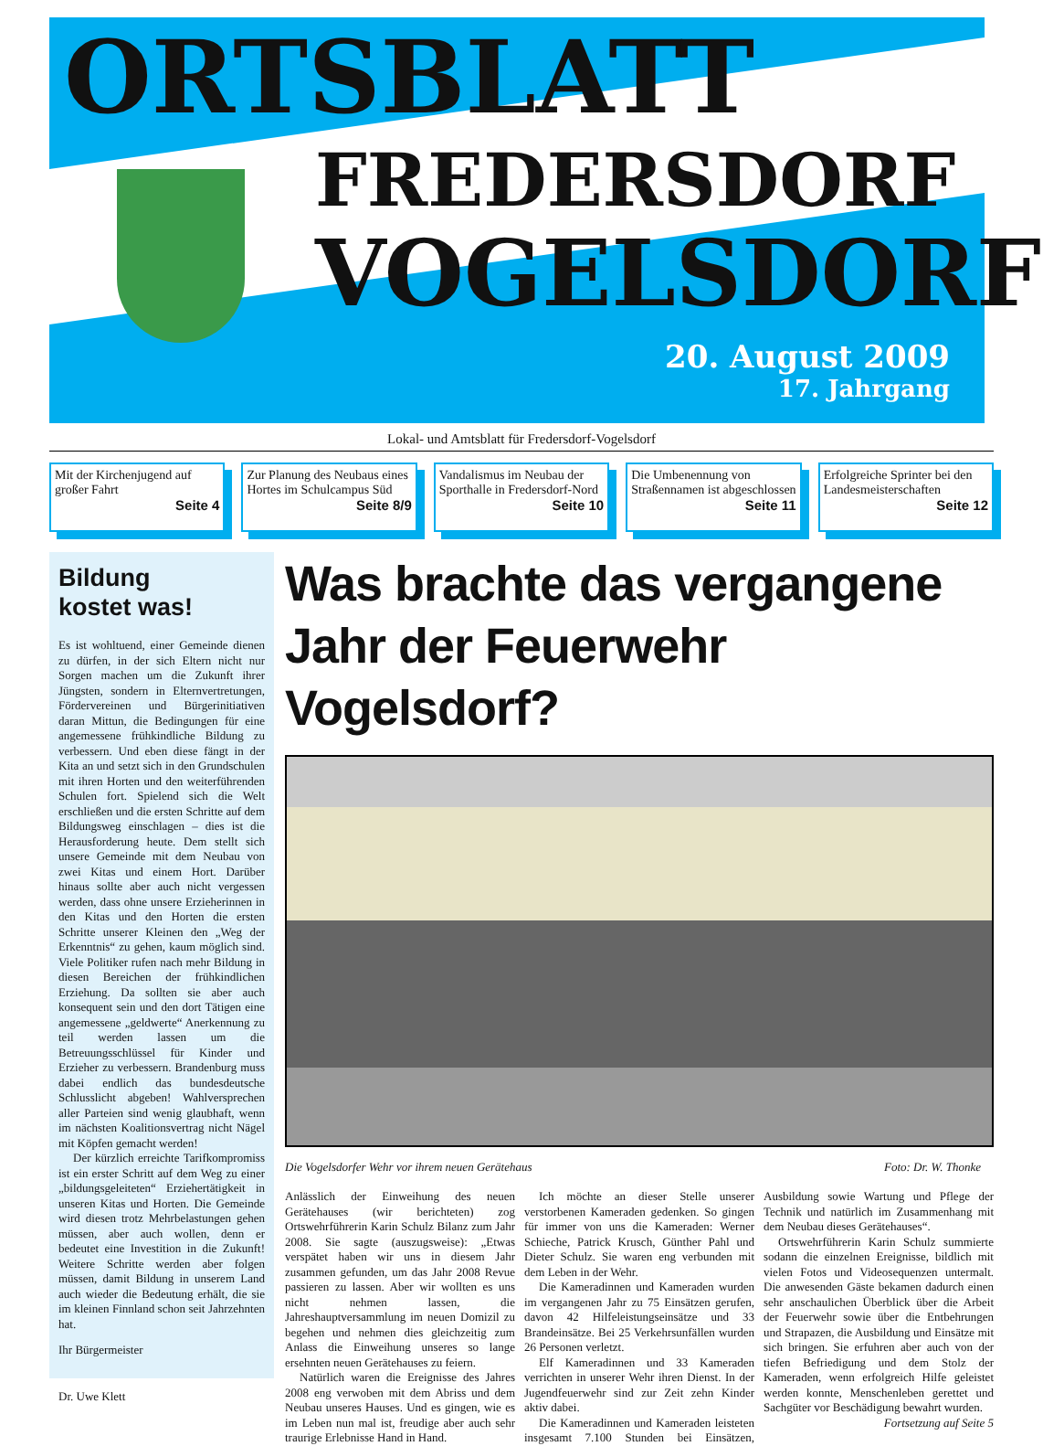ORTSBLATT
FREDERSDORF
VOGELSDORF
20. August 2009
17. Jahrgang
Lokal- und Amtsblatt für Fredersdorf-Vogelsdorf
Mit der Kirchenjugend auf großer Fahrt
Seite 4
Zur Planung des Neubaus eines Hortes im Schulcampus Süd
Seite 8/9
Vandalismus im Neubau der Sporthalle in Fredersdorf-Nord
Seite 10
Die Umbenennung von Straßennamen ist abgeschlossen
Seite 11
Erfolgreiche Sprinter bei den Landesmeisterschaften
Seite 12
Bildung
kostet was!
Es ist wohltuend, einer Gemeinde dienen zu dürfen, in der sich Eltern nicht nur Sorgen machen um die Zukunft ihrer Jüngsten, sondern in Elternvertretungen, Fördervereinen und Bürgerinitiativen daran Mittun, die Bedingungen für eine angemessene frühkindliche Bildung zu verbessern. Und eben diese fängt in der Kita an und setzt sich in den Grundschulen mit ihren Horten und den weiterführenden Schulen fort. Spielend sich die Welt erschließen und die ersten Schritte auf dem Bildungsweg einschlagen – dies ist die Herausforderung heute. Dem stellt sich unsere Gemeinde mit dem Neubau von zwei Kitas und einem Hort. Darüber hinaus sollte aber auch nicht vergessen werden, dass ohne unsere Erzieherinnen in den Kitas und den Horten die ersten Schritte unserer Kleinen den „Weg der Erkenntnis“ zu gehen, kaum möglich sind. Viele Politiker rufen nach mehr Bildung in diesen Bereichen der frühkindlichen Erziehung. Da sollten sie aber auch konsequent sein und den dort Tätigen eine angemessene „geldwerte“ Anerkennung zu teil werden lassen um die Betreuungsschlüssel für Kinder und Erzieher zu verbessern. Brandenburg muss dabei endlich das bundesdeutsche Schlusslicht abgeben! Wahlversprechen aller Parteien sind wenig glaubhaft, wenn im nächsten Koalitionsvertrag nicht Nägel mit Köpfen gemacht werden!
Der kürzlich erreichte Tarifkompromiss ist ein erster Schritt auf dem Weg zu einer „bildungsgeleiteten“ Erziehertätigkeit in unseren Kitas und Horten. Die Gemeinde wird diesen trotz Mehrbelastungen gehen müssen, aber auch wollen, denn er bedeutet eine Investition in die Zukunft! Weitere Schritte werden aber folgen müssen, damit Bildung in unserem Land auch wieder die Bedeutung erhält, die sie im kleinen Finnland schon seit Jahrzehnten hat.
Ihr Bürgermeister
Dr. Uwe Klett
Was brachte das vergangene Jahr der Feuerwehr Vogelsdorf?
Die Vogelsdorfer Wehr vor ihrem neuen Gerätehaus Foto: Dr. W. Thonke
Anlässlich der Einweihung des neuen Gerätehauses (wir berichteten) zog Ortswehrführerin Karin Schulz Bilanz zum Jahr 2008. Sie sagte (auszugsweise): „Etwas verspätet haben wir uns in diesem Jahr zusammen gefunden, um das Jahr 2008 Revue passieren zu lassen. Aber wir wollten es uns nicht nehmen lassen, die Jahreshauptversammlung im neuen Domizil zu begehen und nehmen dies gleichzeitig zum Anlass die Einweihung unseres so lange ersehnten neuen Gerätehauses zu feiern.
Natürlich waren die Ereignisse des Jahres 2008 eng verwoben mit dem Abriss und dem Neubau unseres Hauses. Und es gingen, wie es im Leben nun mal ist, freudige aber auch sehr traurige Erlebnisse Hand in Hand.
Ich möchte an dieser Stelle unserer verstorbenen Kameraden gedenken. So gingen für immer von uns die Kameraden: Werner Schieche, Patrick Krusch, Günther Pahl und Dieter Schulz. Sie waren eng verbunden mit dem Leben in der Wehr.
Die Kameradinnen und Kameraden wurden im vergangenen Jahr zu 75 Einsätzen gerufen, davon 42 Hilfeleistungseinsätze und 33 Brandeinsätze. Bei 25 Verkehrsunfällen wurden 26 Personen verletzt.
Elf Kameradinnen und 33 Kameraden verrichten in unserer Wehr ihren Dienst. In der Jugendfeuerwehr sind zur Zeit zehn Kinder aktiv dabei.
Die Kameradinnen und Kameraden leisteten insgesamt 7.100 Stunden bei Einsätzen, Ausbildung sowie Wartung und Pflege der Technik und natürlich im Zusammenhang mit dem Neubau dieses Gerätehauses“.
Ortswehrführerin Karin Schulz summierte sodann die einzelnen Ereignisse, bildlich mit vielen Fotos und Videosequenzen untermalt. Die anwesenden Gäste bekamen dadurch einen sehr anschaulichen Überblick über die Arbeit der Feuerwehr sowie über die Entbehrungen und Strapazen, die Ausbildung und Einsätze mit sich bringen. Sie erfuhren aber auch von der tiefen Befriedigung und dem Stolz der Kameraden, wenn erfolgreich Hilfe geleistet werden konnte, Menschenleben gerettet und Sachgüter vor Beschädigung bewahrt wurden.
Fortsetzung auf Seite 5